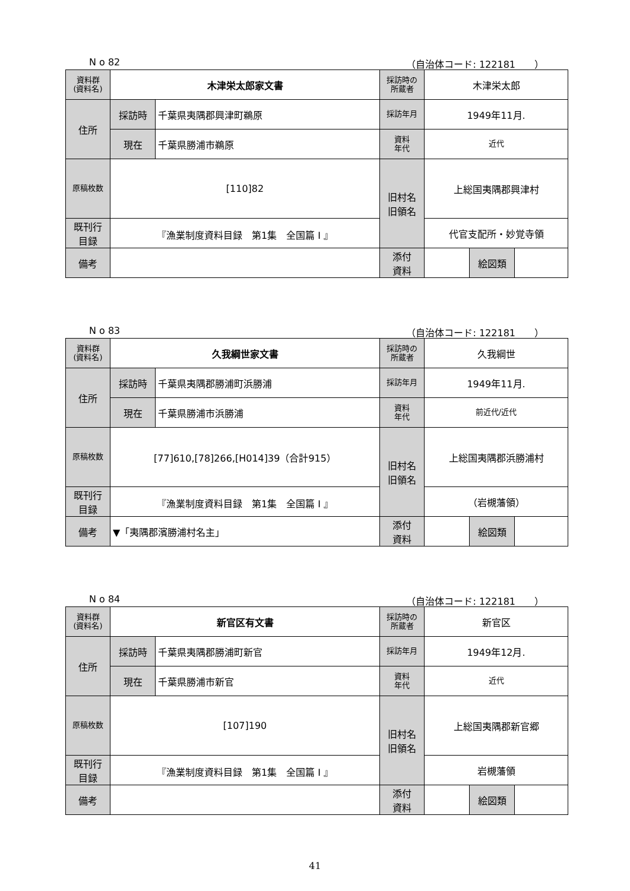N o 82 （自治体コード: 122181　　）
| 資料群 (資料名) | 木津栄太郎家文書 | | 採訪時の 所蔵者 | 木津栄太郎 | | |
| 住所 | 採訪時 | 千葉県夷隅郡興津町鵜原 | 採訪年月 | 1949年11月. | | |
| | 現在 | 千葉県勝浦市鵜原 | 資料 年代 | 近代 | | |
| 原稿枚数 | [110]82 | | 旧村名 旧領名 | 上総国夷隅郡興津村 | | |
| 既刊行 目録 | 『漁業制度資料目録 第1集 全国篇 I 』 | | | 代官支配所・妙覚寺領 | | |
| 備考 | | | | | | |
| | | | 添付 資料 | | 絵図類 | |
N o 83 （自治体コード: 122181　　）
| 資料群 (資料名) | 久我綱世家文書 | | 採訪時の 所蔵者 | 久我綱世 | | |
| 住所 | 採訪時 | 千葉県夷隅郡勝浦町浜勝浦 | 採訪年月 | 1949年11月. | | |
| | 現在 | 千葉県勝浦市浜勝浦 | 資料 年代 | 前近代/近代 | | |
| 原稿枚数 | [77]610,[78]266,[H014]39（合計915） | | 旧村名 旧領名 | 上総国夷隅郡浜勝浦村 | | |
| 既刊行 目録 | 『漁業制度資料目録 第1集 全国篇 I 』 | | | （岩槻藩領） | | |
| 備考 | ▼「夷隅郡濱勝浦村名主」 | | | | | |
| | | | 添付 資料 | | 絵図類 | |
N o 84 （自治体コード: 122181　　）
| 資料群 (資料名) | 新官区有文書 | | 採訪時の 所蔵者 | 新官区 | | |
| 住所 | 採訪時 | 千葉県夷隅郡勝浦町新官 | 採訪年月 | 1949年12月. | | |
| | 現在 | 千葉県勝浦市新官 | 資料 年代 | 近代 | | |
| 原稿枚数 | [107]190 | | 旧村名 旧領名 | 上総国夷隅郡新官郷 | | |
| 既刊行 目録 | 『漁業制度資料目録 第1集 全国篇 I 』 | | | 岩槻藩領 | | |
| 備考 | | | | | | |
| | | | 添付 資料 | | 絵図類 | |
41